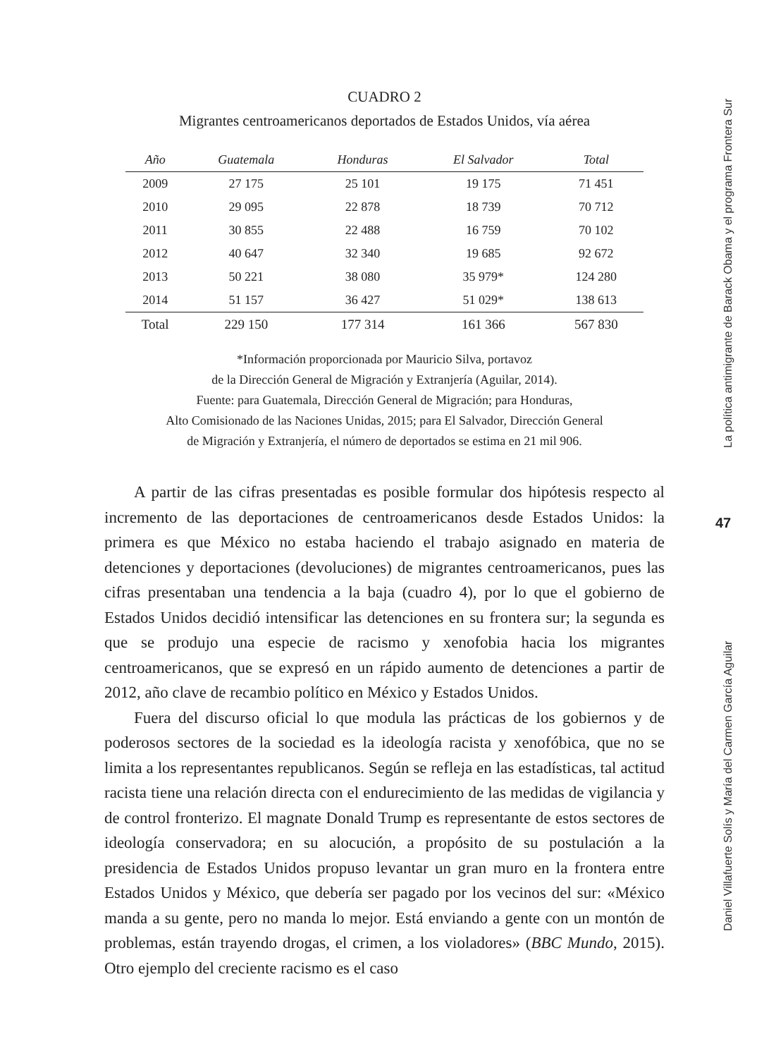CUADRO 2
Migrantes centroamericanos deportados de Estados Unidos, vía aérea
| Año | Guatemala | Honduras | El Salvador | Total |
| --- | --- | --- | --- | --- |
| 2009 | 27 175 | 25 101 | 19 175 | 71 451 |
| 2010 | 29 095 | 22 878 | 18 739 | 70 712 |
| 2011 | 30 855 | 22 488 | 16 759 | 70 102 |
| 2012 | 40 647 | 32 340 | 19 685 | 92 672 |
| 2013 | 50 221 | 38 080 | 35 979* | 124 280 |
| 2014 | 51 157 | 36 427 | 51 029* | 138 613 |
| Total | 229 150 | 177 314 | 161 366 | 567 830 |
*Información proporcionada por Mauricio Silva, portavoz
de la Dirección General de Migración y Extranjería (Aguilar, 2014).
Fuente: para Guatemala, Dirección General de Migración; para Honduras,
Alto Comisionado de las Naciones Unidas, 2015; para El Salvador, Dirección General
de Migración y Extranjería, el número de deportados se estima en 21 mil 906.
A partir de las cifras presentadas es posible formular dos hipótesis respecto al incremento de las deportaciones de centroamericanos desde Estados Unidos: la primera es que México no estaba haciendo el trabajo asignado en materia de detenciones y deportaciones (devoluciones) de migrantes centroamericanos, pues las cifras presentaban una tendencia a la baja (cuadro 4), por lo que el gobierno de Estados Unidos decidió intensificar las detenciones en su frontera sur; la segunda es que se produjo una especie de racismo y xenofobia hacia los migrantes centroamericanos, que se expresó en un rápido aumento de detenciones a partir de 2012, año clave de recambio político en México y Estados Unidos.
Fuera del discurso oficial lo que modula las prácticas de los gobiernos y de poderosos sectores de la sociedad es la ideología racista y xenofóbica, que no se limita a los representantes republicanos. Según se refleja en las estadísticas, tal actitud racista tiene una relación directa con el endurecimiento de las medidas de vigilancia y de control fronterizo. El magnate Donald Trump es representante de estos sectores de ideología conservadora; en su alocución, a propósito de su postulación a la presidencia de Estados Unidos propuso levantar un gran muro en la frontera entre Estados Unidos y México, que debería ser pagado por los vecinos del sur: «México manda a su gente, pero no manda lo mejor. Está enviando a gente con un montón de problemas, están trayendo drogas, el crimen, a los violadores» (BBC Mundo, 2015). Otro ejemplo del creciente racismo es el caso
La política antimigrante de Barack Obama y el programa Frontera Sur
47
Daniel Villafuerte Solís y María del Carmen García Aguilar